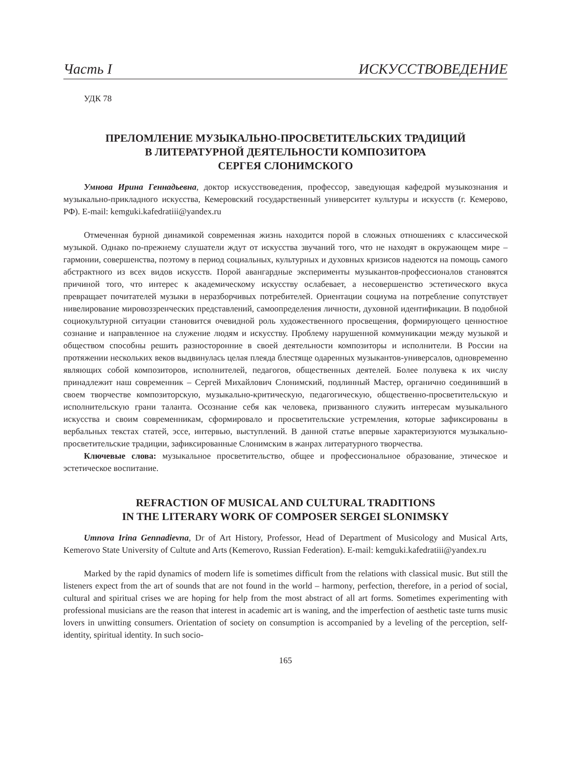Часть I ИСКУССТВОВЕДЕНИЕ
УДК 78
ПРЕЛОМЛЕНИЕ МУЗЫКАЛЬНО-ПРОСВЕТИТЕЛЬСКИХ ТРАДИЦИЙ
В ЛИТЕРАТУРНОЙ ДЕЯТЕЛЬНОСТИ КОМПОЗИТОРА
СЕРГЕЯ СЛОНИМСКОГО
Умнова Ирина Геннадьевна, доктор искусствоведения, профессор, заведующая кафедрой музыкознания и музыкально-прикладного искусства, Кемеровский государственный университет культуры и искусств (г. Кемерово, РФ). E-mail: kemguki.kafedratiii@yandex.ru
Отмеченная бурной динамикой современная жизнь находится порой в сложных отношениях с классической музыкой. Однако по-прежнему слушатели ждут от искусства звучаний того, что не находят в окружающем мире – гармонии, совершенства, поэтому в период социальных, культурных и духовных кризисов надеются на помощь самого абстрактного из всех видов искусств. Порой авангардные эксперименты музыкантов-профессионалов становятся причиной того, что интерес к академическому искусству ослабевает, а несовершенство эстетического вкуса превращает почитателей музыки в неразборчивых потребителей. Ориентации социума на потребление сопутствует нивелирование мировоззренческих представлений, самоопределения личности, духовной идентификации. В подобной социокультурной ситуации становится очевидной роль художественного просвещения, формирующего ценностное сознание и направленное на служение людям и искусству. Проблему нарушенной коммуникации между музыкой и обществом способны решить разносторонние в своей деятельности композиторы и исполнители. В России на протяжении нескольких веков выдвинулась целая плеяда блестяще одаренных музыкантов-универсалов, одновременно являющих собой композиторов, исполнителей, педагогов, общественных деятелей. Более полувека к их числу принадлежит наш современник – Сергей Михайлович Слонимский, подлинный Мастер, органично соединивший в своем творчестве композиторскую, музыкально-критическую, педагогическую, общественно-просветительскую и исполнительскую грани таланта. Осознание себя как человека, призванного служить интересам музыкального искусства и своим современникам, сформировало и просветительские устремления, которые зафиксированы в вербальных текстах статей, эссе, интервью, выступлений. В данной статье впервые характеризуются музыкально-просветительские традиции, зафиксированные Слонимским в жанрах литературного творчества.
Ключевые слова: музыкальное просветительство, общее и профессиональное образование, этическое и эстетическое воспитание.
REFRACTION OF MUSICAL AND CULTURAL TRADITIONS
IN THE LITERARY WORK OF COMPOSER SERGEI SLONIMSKY
Umnova Irina Gennadievna, Dr of Art History, Professor, Head of Department of Musicology and Musical Arts, Kemerovo State University of Cultute and Arts (Kemerovo, Russian Federation). E-mail: kemguki.kafedratiii@yandex.ru
Marked by the rapid dynamics of modern life is sometimes difficult from the relations with classical music. But still the listeners expect from the art of sounds that are not found in the world – harmony, perfection, therefore, in a period of social, cultural and spiritual crises we are hoping for help from the most abstract of all art forms. Sometimes experimenting with professional musicians are the reason that interest in academic art is waning, and the imperfection of aesthetic taste turns music lovers in unwitting consumers. Orientation of society on consumption is accompanied by a leveling of the perception, self-identity, spiritual identity. In such socio-
165